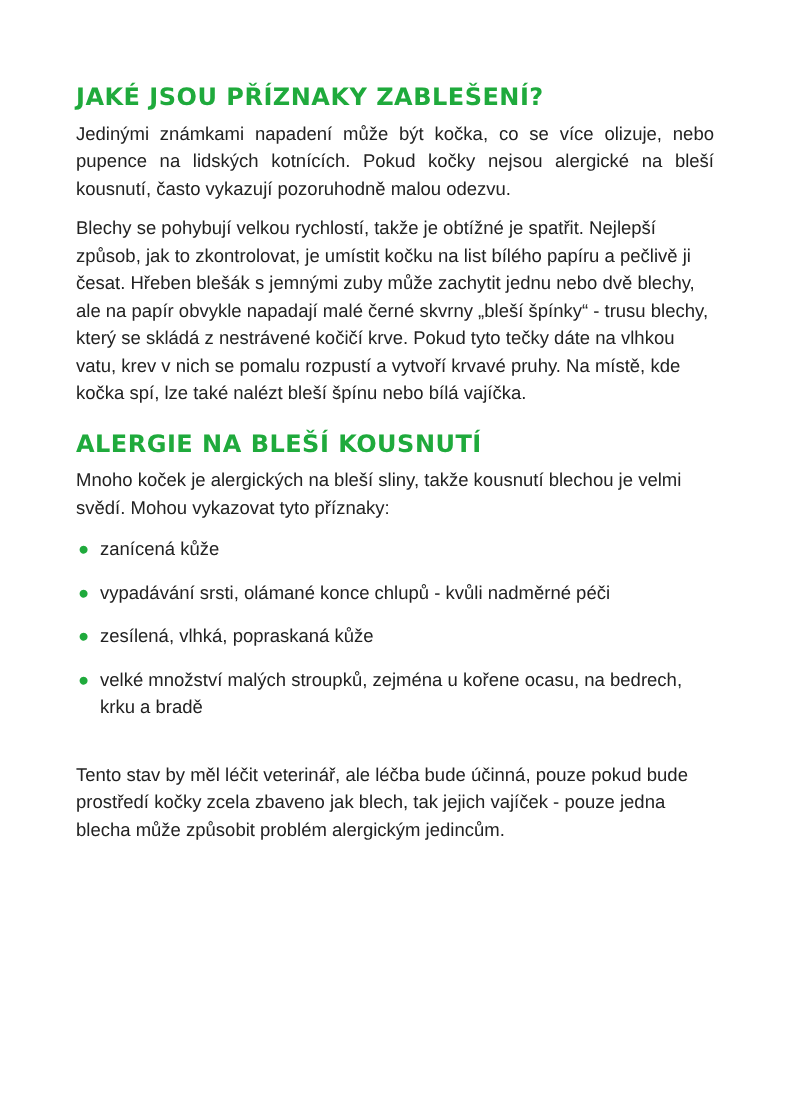JAKÉ JSOU PŘÍZNAKY ZABLEŠENÍ?
Jedinými známkami napadení může být kočka, co se více olizuje, nebo pupence na lidských kotnících. Pokud kočky nejsou alergické na bleší kousnutí, často vykazují pozoruhodně malou odezvu.
Blechy se pohybují velkou rychlostí, takže je obtížné je spatřit. Nejlepší způsob, jak to zkontrolovat, je umístit kočku na list bílého papíru a pečlivě ji česat. Hřeben blešák s jemnými zuby může zachytit jednu nebo dvě blechy, ale na papír obvykle napadají malé černé skvrny „bleší špínky“ - trusu blechy, který se skládá z nestrávené kočičí krve. Pokud tyto tečky dáte na vlhkou vatu, krev v nich se pomalu rozpustí a vytvoří krvavé pruhy. Na místě, kde kočka spí, lze také nalézt bleší špínu nebo bílá vajíčka.
ALERGIE NA BLEŠÍ KOUSNUTÍ
Mnoho koček je alergických na bleší sliny, takže kousnutí blechou je velmi svědí. Mohou vykazovat tyto příznaky:
● zanícená kůže
● vypadávání srsti, olámané konce chlupů - kvůli nadměrné péči
● zesílená, vlhká, popraskaná kůže
● velké množství malých stroupků, zejména u kořene ocasu, na bedrech, krku a bradě
Tento stav by měl léčit veterinář, ale léčba bude účinná, pouze pokud bude prostředí kočky zcela zbaveno jak blech, tak jejich vajíček - pouze jedna blecha může způsobit problém alergickým jedincům.